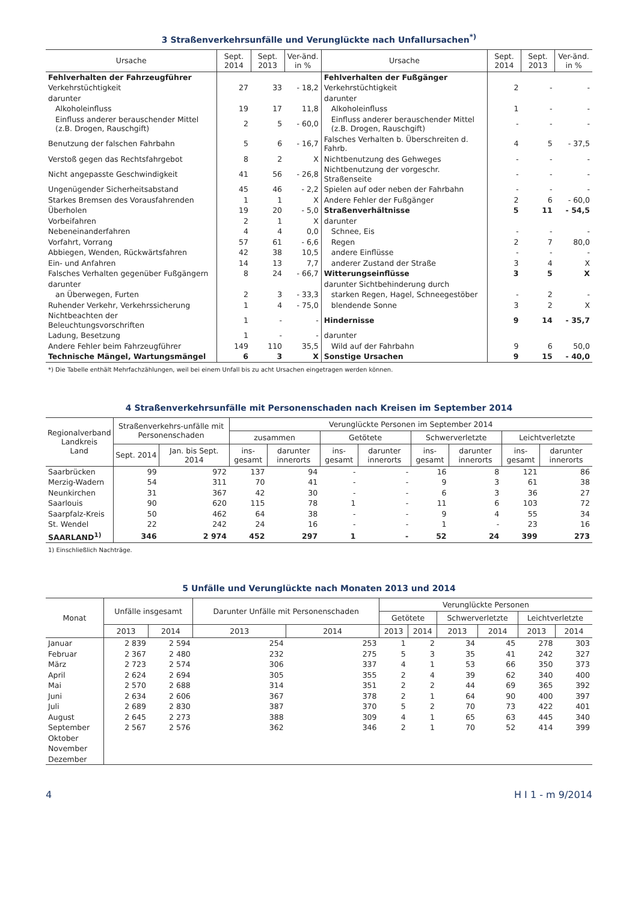3 Straßenverkehrsunfälle und Verunglückte nach Unfallursachen<sup>*)</sup>
| Ursache | Sept. 2014 | Sept. 2013 | Ver-änd. in % | Ursache | Sept. 2014 | Sept. 2013 | Ver-änd. in % |
| --- | --- | --- | --- | --- | --- | --- | --- |
| Fehlverhalten der Fahrzeugführer | | | | Fehlverhalten der Fußgänger | | | |
| Verkehrstüchtigkeit | 27 | 33 | - 18,2 | Verkehrstüchtigkeit | 2 | - | - |
| darunter | | | | darunter | | | |
| Alkoholeinfluss | 19 | 17 | 11,8 | Alkoholeinfluss | 1 | - | - |
| Einfluss anderer berauschender Mittel (z.B. Drogen, Rauschgift) | 2 | 5 | - 60,0 | Einfluss anderer berauschender Mittel (z.B. Drogen, Rauschgift) | - | - | - |
| Benutzung der falschen Fahrbahn | 5 | 6 | - 16,7 | Falsches Verhalten b. Überschreiten d. Fahrb. | 4 | 5 | - 37,5 |
| Verstoß gegen das Rechtsfahrgebot | 8 | 2 | X | Nichtbenutzung des Gehweges | - | - | - |
| Nicht angepasste Geschwindigkeit | 41 | 56 | - 26,8 | Nichtbenutzung der vorgeschr. Straßenseite | - | - | - |
| Ungenügender Sicherheitsabstand | 45 | 46 | - 2,2 | Spielen auf oder neben der Fahrbahn | - | - | - |
| Starkes Bremsen des Vorausfahrenden | 1 | 1 | X | Andere Fehler der Fußgänger | 2 | 6 | - 60,0 |
| Überholen | 19 | 20 | - 5,0 | Straßenverhältnisse | 5 | 11 | - 54,5 |
| Vorbeifahren | 2 | 1 | X | darunter | | | |
| Nebeneinanderfahren | 4 | 4 | 0,0 | Schnee, Eis | - | - | - |
| Vorfahrt, Vorrang | 57 | 61 | - 6,6 | Regen | 2 | 7 | 80,0 |
| Abbiegen, Wenden, Rückwärtsfahren | 42 | 38 | 10,5 | andere Einflüsse | - | - | - |
| Ein- und Anfahren | 14 | 13 | 7,7 | anderer Zustand der Straße | 3 | 4 | X |
| Falsches Verhalten gegenüber Fußgängern | 8 | 24 | - 66,7 | Witterungseinflüsse | 3 | 5 | X |
| darunter | | | | darunter Sichtbehinderung durch | | | |
| an Überwegen, Furten | 2 | 3 | - 33,3 | starken Regen, Hagel, Schneegestöber | - | 2 | - |
| Ruhender Verkehr, Verkehrssicherung | 1 | 4 | - 75,0 | blendende Sonne | 3 | 2 | X |
| Nichtbeachten der Beleuchtungsvorschriften | 1 | - | - | Hindernisse | 9 | 14 | - 35,7 |
| Ladung, Besetzung | 1 | - | - | darunter | | | |
| Andere Fehler beim Fahrzeugführer | 149 | 110 | 35,5 | Wild auf der Fahrbahn | 9 | 6 | 50,0 |
| Technische Mängel, Wartungsmängel | 6 | 3 | X | Sonstige Ursachen | 9 | 15 | - 40,0 |
*) Die Tabelle enthält Mehrfachzählungen, weil bei einem Unfall bis zu acht Ursachen eingetragen werden können.
4 Straßenverkehrsunfälle mit Personenschaden nach Kreisen im September 2014
| Regionalverband Landkreis Land | Straßenverkehrs-unfälle mit Personenschaden | | Verunglückte Personen im September 2014 | | | | | | | |
| --- | --- | --- | --- | --- | --- | --- | --- | --- | --- | --- |
| | | | zusammen | | Getötete | | Schwerverletzte | | Leichtverletzte | |
| | Sept. 2014 | Jan. bis Sept. 2014 | ins-gesamt | darunter innerorts | ins-gesamt | darunter innerorts | ins-gesamt | darunter innerorts | ins-gesamt | darunter innerorts |
| Saarbrücken | 99 | 972 | 137 | 94 | - | - | 16 | 8 | 121 | 86 |
| Merzig-Wadern | 54 | 311 | 70 | 41 | - | - | 9 | 3 | 61 | 38 |
| Neunkirchen | 31 | 367 | 42 | 30 | - | - | 6 | 3 | 36 | 27 |
| Saarlouis | 90 | 620 | 115 | 78 | 1 | - | 11 | 6 | 103 | 72 |
| Saarpfalz-Kreis | 50 | 462 | 64 | 38 | - | - | 9 | 4 | 55 | 34 |
| St. Wendel | 22 | 242 | 24 | 16 | - | - | 1 | - | 23 | 16 |
| SAARLAND<sup>1)</sup> | 346 | 2 974 | 452 | 297 | 1 | - | 52 | 24 | 399 | 273 |
1) Einschließlich Nachträge.
5 Unfälle und Verunglückte nach Monaten 2013 und 2014
| Monat | Unfälle insgesamt | | Darunter Unfälle mit Personenschaden | | Verunglückte Personen | | | | | |
| --- | --- | --- | --- | --- | --- | --- | --- | --- | --- | --- |
| | | | | | Getötete | | Schwerverletzte | | Leichtverletzte | |
| | 2013 | 2014 | 2013 | 2014 | 2013 | 2014 | 2013 | 2014 | 2013 | 2014 |
| Januar | 2 839 | 2 594 | 254 | 253 | 1 | 2 | 34 | 45 | 278 | 303 |
| Februar | 2 367 | 2 480 | 232 | 275 | 5 | 3 | 35 | 41 | 242 | 327 |
| März | 2 723 | 2 574 | 306 | 337 | 4 | 1 | 53 | 66 | 350 | 373 |
| April | 2 624 | 2 694 | 305 | 355 | 2 | 4 | 39 | 62 | 340 | 400 |
| Mai | 2 570 | 2 688 | 314 | 351 | 2 | 2 | 44 | 69 | 365 | 392 |
| Juni | 2 634 | 2 606 | 367 | 378 | 2 | 1 | 64 | 90 | 400 | 397 |
| Juli | 2 689 | 2 830 | 387 | 370 | 5 | 2 | 70 | 73 | 422 | 401 |
| August | 2 645 | 2 273 | 388 | 309 | 4 | 1 | 65 | 63 | 445 | 340 |
| September | 2 567 | 2 576 | 362 | 346 | 2 | 1 | 70 | 52 | 414 | 399 |
| Oktober | | | | | | | | | | |
| November | | | | | | | | | | |
| Dezember | | | | | | | | | | |
4 H I 1 - m 9/2014